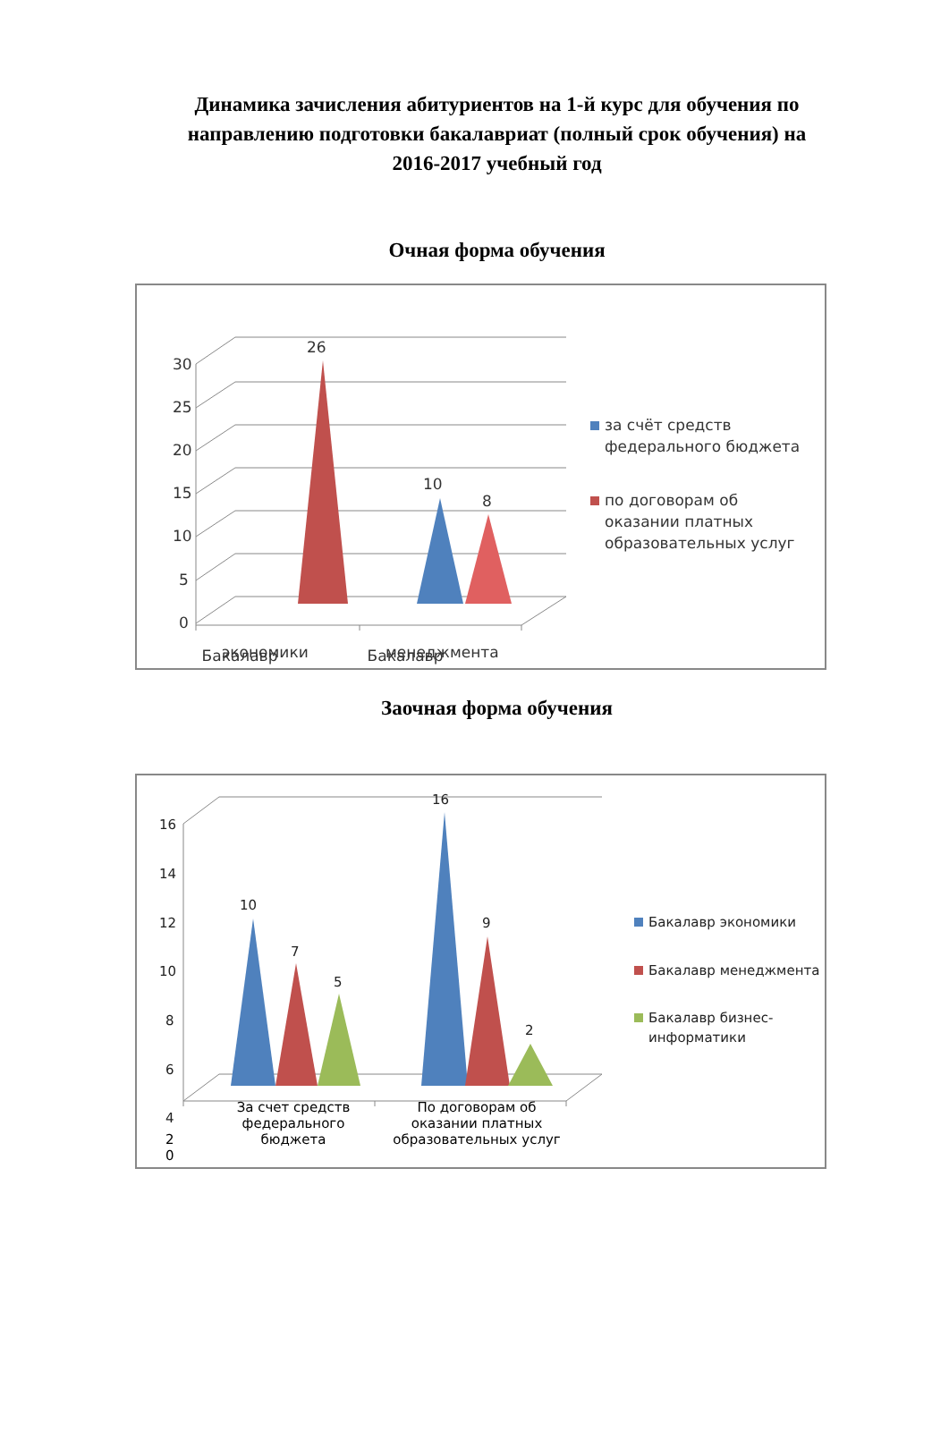Динамика зачисления абитуриентов на 1-й курс для обучения по направлению подготовки бакалавриат (полный срок обучения) на 2016-2017 учебный год
Очная форма обучения
30
25
20
15
10
5
0
26
10
8
Бакалавр
Бакалавр
за счёт средств
федерального бюджета
по договорам об
оказании платных
образовательных услуг
экономики менеджмента
Заочная форма обучения
16
14
12
10
8
6
4
10
7
5
16
9
2
Бакалавр экономики
Бакалавр менеджмента
Бакалавр бизнес-
информатики
За счет средств федерального бюджета
По договорам об оказании платных образовательных услуг
2
0